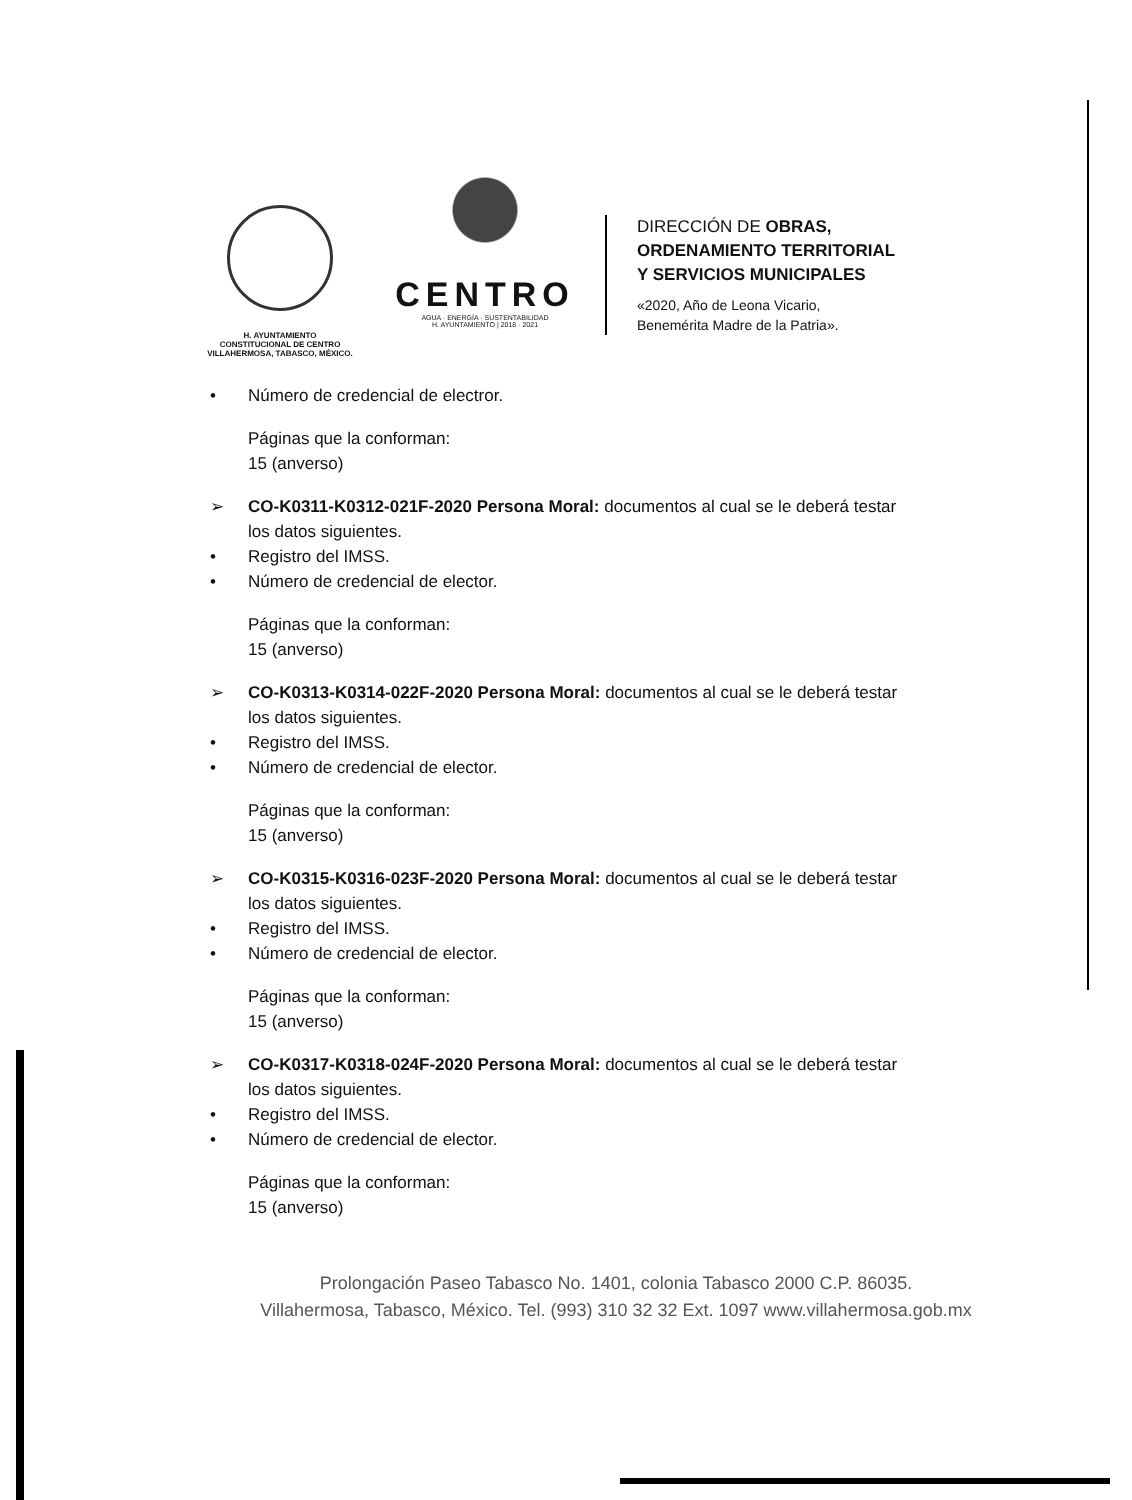H. AYUNTAMIENTO
CONSTITUCIONAL DE CENTRO
VILLAHERMOSA, TABASCO, MÉXICO.
CENTRO
AGUA · ENERGÍA · SUSTENTABILIDAD
H. AYUNTAMIENTO | 2018 · 2021
DIRECCIÓN DE OBRAS,
ORDENAMIENTO TERRITORIAL
Y SERVICIOS MUNICIPALES
«2020, Año de Leona Vicario,
Benemérita Madre de la Patria».
• Número de credencial de electror.
Páginas que la conforman:
15 (anverso)
➢ CO-K0311-K0312-021F-2020 Persona Moral: documentos al cual se le deberá testar
los datos siguientes.
• Registro del IMSS.
• Número de credencial de elector.
Páginas que la conforman:
15 (anverso)
➢ CO-K0313-K0314-022F-2020 Persona Moral: documentos al cual se le deberá testar
los datos siguientes.
• Registro del IMSS.
• Número de credencial de elector.
Páginas que la conforman:
15 (anverso)
➢ CO-K0315-K0316-023F-2020 Persona Moral: documentos al cual se le deberá testar
los datos siguientes.
• Registro del IMSS.
• Número de credencial de elector.
Páginas que la conforman:
15 (anverso)
➢ CO-K0317-K0318-024F-2020 Persona Moral: documentos al cual se le deberá testar
los datos siguientes.
• Registro del IMSS.
• Número de credencial de elector.
Páginas que la conforman:
15 (anverso)
Prolongación Paseo Tabasco No. 1401, colonia Tabasco 2000 C.P. 86035.
Villahermosa, Tabasco, México. Tel. (993) 310 32 32 Ext. 1097 www.villahermosa.gob.mx